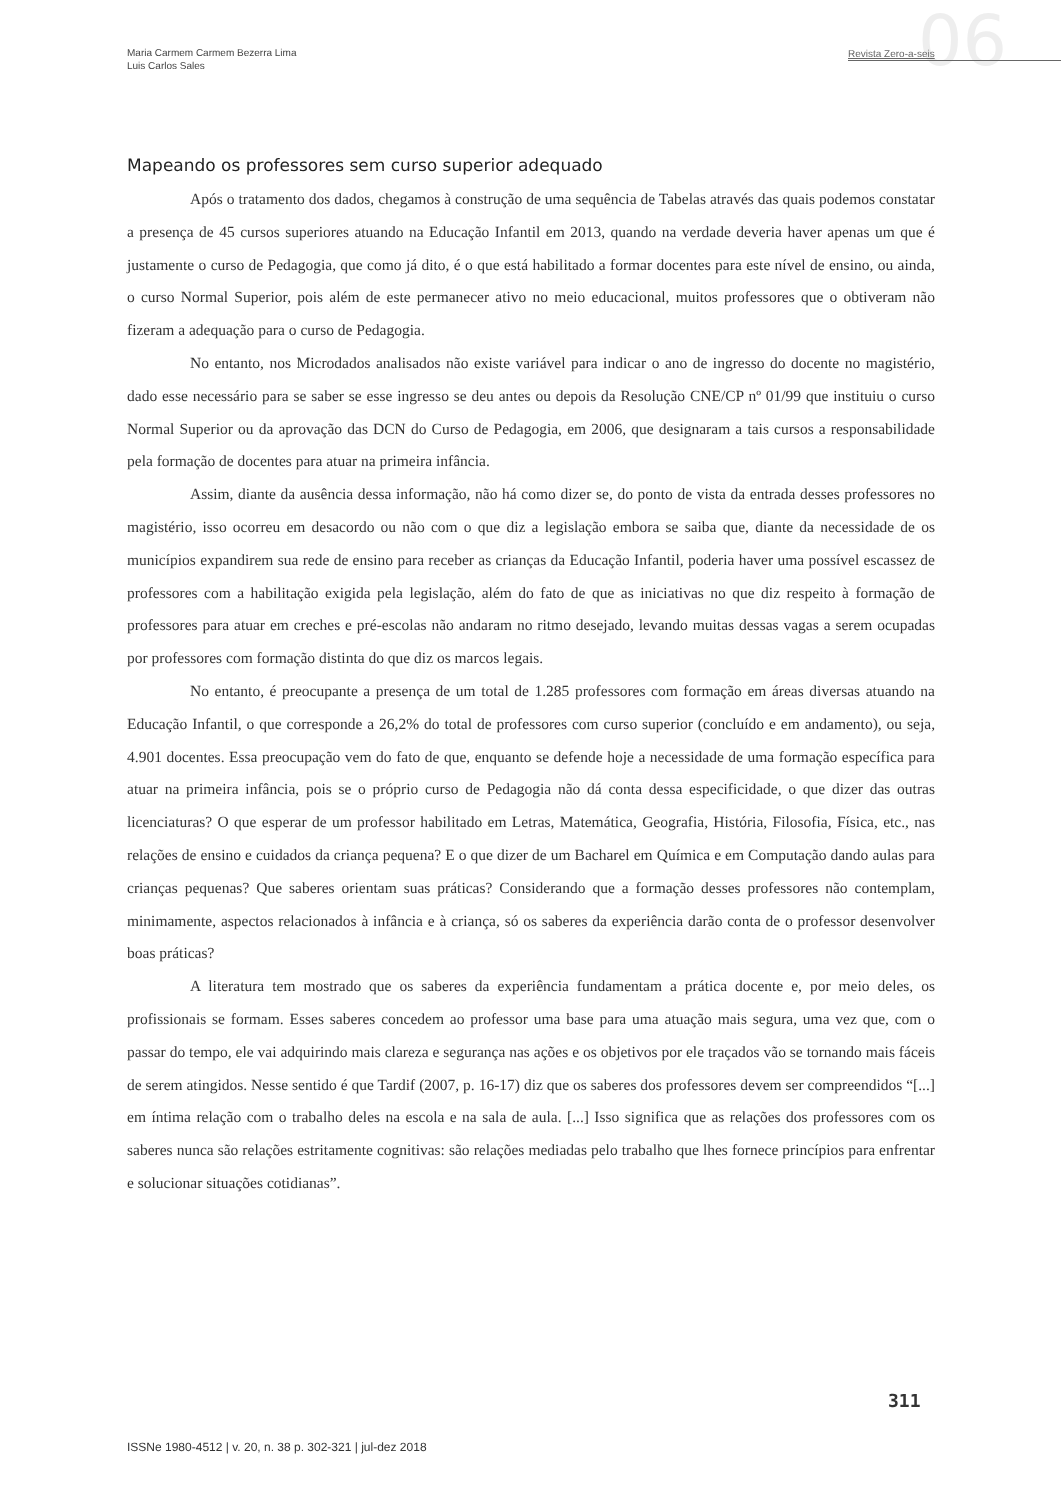06
Maria Carmem Carmem Bezerra Lima
Luis Carlos Sales
Revista Zero-a-seis
Mapeando os professores sem curso superior adequado
Após o tratamento dos dados, chegamos à construção de uma sequência de Tabelas através das quais podemos constatar a presença de 45 cursos superiores atuando na Educação Infantil em 2013, quando na verdade deveria haver apenas um que é justamente o curso de Pedagogia, que como já dito, é o que está habilitado a formar docentes para este nível de ensino, ou ainda, o curso Normal Superior, pois além de este permanecer ativo no meio educacional, muitos professores que o obtiveram não fizeram a adequação para o curso de Pedagogia.
No entanto, nos Microdados analisados não existe variável para indicar o ano de ingresso do docente no magistério, dado esse necessário para se saber se esse ingresso se deu antes ou depois da Resolução CNE/CP nº 01/99 que instituiu o curso Normal Superior ou da aprovação das DCN do Curso de Pedagogia, em 2006, que designaram a tais cursos a responsabilidade pela formação de docentes para atuar na primeira infância.
Assim, diante da ausência dessa informação, não há como dizer se, do ponto de vista da entrada desses professores no magistério, isso ocorreu em desacordo ou não com o que diz a legislação embora se saiba que, diante da necessidade de os municípios expandirem sua rede de ensino para receber as crianças da Educação Infantil, poderia haver uma possível escassez de professores com a habilitação exigida pela legislação, além do fato de que as iniciativas no que diz respeito à formação de professores para atuar em creches e pré-escolas não andaram no ritmo desejado, levando muitas dessas vagas a serem ocupadas por professores com formação distinta do que diz os marcos legais.
No entanto, é preocupante a presença de um total de 1.285 professores com formação em áreas diversas atuando na Educação Infantil, o que corresponde a 26,2% do total de professores com curso superior (concluído e em andamento), ou seja, 4.901 docentes. Essa preocupação vem do fato de que, enquanto se defende hoje a necessidade de uma formação específica para atuar na primeira infância, pois se o próprio curso de Pedagogia não dá conta dessa especificidade, o que dizer das outras licenciaturas? O que esperar de um professor habilitado em Letras, Matemática, Geografia, História, Filosofia, Física, etc., nas relações de ensino e cuidados da criança pequena? E o que dizer de um Bacharel em Química e em Computação dando aulas para crianças pequenas? Que saberes orientam suas práticas? Considerando que a formação desses professores não contemplam, minimamente, aspectos relacionados à infância e à criança, só os saberes da experiência darão conta de o professor desenvolver boas práticas?
A literatura tem mostrado que os saberes da experiência fundamentam a prática docente e, por meio deles, os profissionais se formam. Esses saberes concedem ao professor uma base para uma atuação mais segura, uma vez que, com o passar do tempo, ele vai adquirindo mais clareza e segurança nas ações e os objetivos por ele traçados vão se tornando mais fáceis de serem atingidos. Nesse sentido é que Tardif (2007, p. 16-17) diz que os saberes dos professores devem ser compreendidos “[...] em íntima relação com o trabalho deles na escola e na sala de aula. [...] Isso significa que as relações dos professores com os saberes nunca são relações estritamente cognitivas: são relações mediadas pelo trabalho que lhes fornece princípios para enfrentar e solucionar situações cotidianas”.
311
ISSNe 1980-4512 | v. 20, n. 38 p. 302-321 | jul-dez 2018